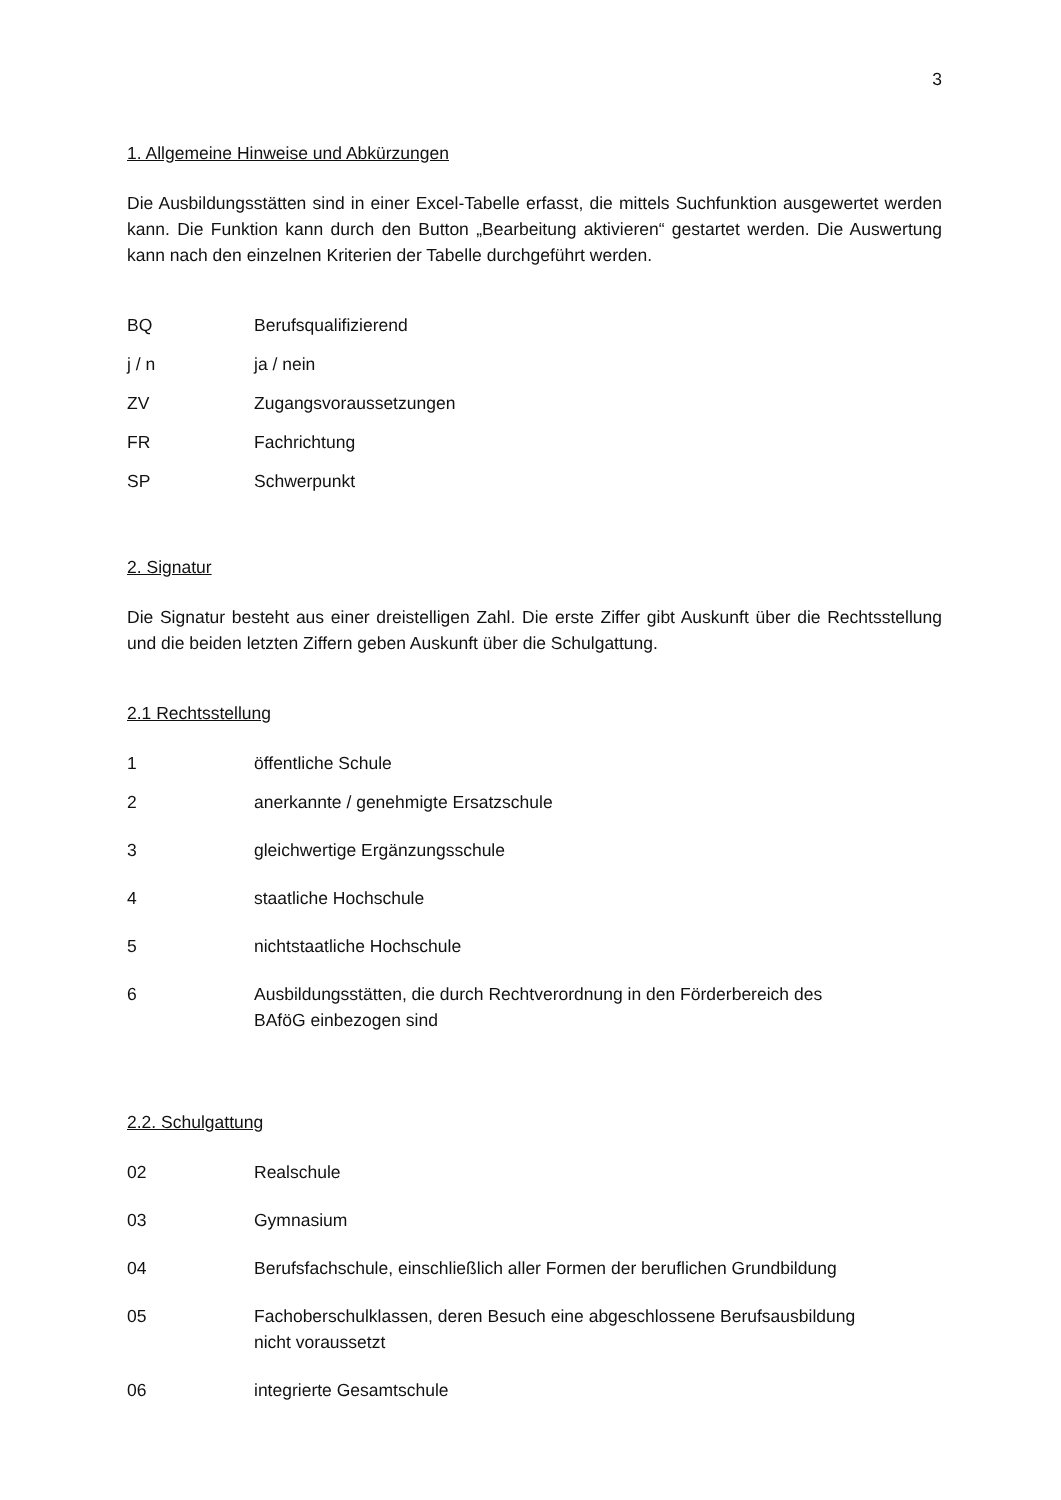3
1. Allgemeine Hinweise und Abkürzungen
Die Ausbildungsstätten sind in einer Excel-Tabelle erfasst, die mittels Suchfunktion ausgewertet werden kann. Die Funktion kann durch den Button „Bearbeitung aktivieren“ gestartet werden. Die Auswertung kann nach den einzelnen Kriterien der Tabelle durchgeführt werden.
BQ Berufsqualifizierend
j / n ja / nein
ZV Zugangsvoraussetzungen
FR Fachrichtung
SP Schwerpunkt
2. Signatur
Die Signatur besteht aus einer dreistelligen Zahl. Die erste Ziffer gibt Auskunft über die Rechtsstellung und die beiden letzten Ziffern geben Auskunft über die Schulgattung.
2.1 Rechtsstellung
1 öffentliche Schule
2 anerkannte / genehmigte Ersatzschule
3 gleichwertige Ergänzungsschule
4 staatliche Hochschule
5 nichtstaatliche Hochschule
6 Ausbildungsstätten, die durch Rechtverordnung in den Förderbereich des
BAföG einbezogen sind
2.2. Schulgattung
02 Realschule
03 Gymnasium
04 Berufsfachschule, einschließlich aller Formen der beruflichen Grundbildung
05 Fachoberschulklassen, deren Besuch eine abgeschlossene Berufsausbildung
nicht voraussetzt
06 integrierte Gesamtschule